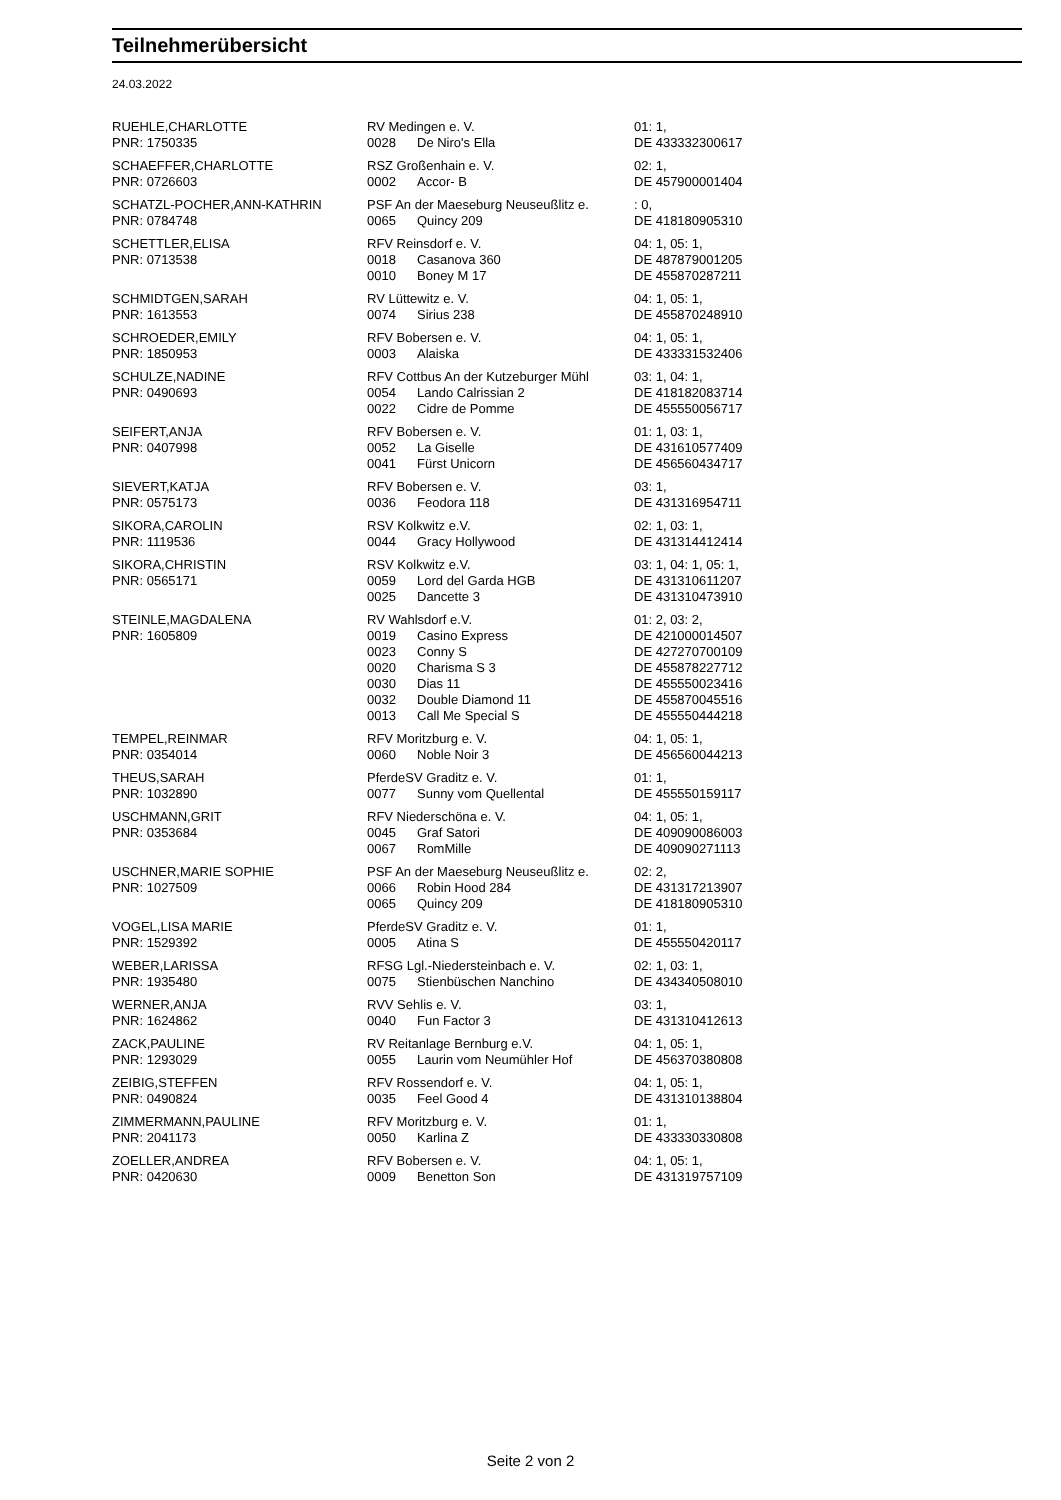Teilnehmerübersicht
24.03.2022
| RUEHLE,CHARLOTTE | RV Medingen e. V. | | 01: 1, |
| PNR: 1750335 | 0028 | De Niro's Ella | DE 433332300617 |
| SCHAEFFER,CHARLOTTE | RSZ Großenhain e. V. | | 02: 1, |
| PNR: 0726603 | 0002 | Accor- B | DE 457900001404 |
| SCHATZL-POCHER,ANN-KATHRIN | PSF An der Maeseburg Neuseußlitz e. | | : 0, |
| PNR: 0784748 | 0065 | Quincy 209 | DE 418180905310 |
| SCHETTLER,ELISA | RFV Reinsdorf e. V. | | 04: 1, 05: 1, |
| PNR: 0713538 | 0018 | Casanova 360 | DE 487879001205 |
| | 0010 | Boney M 17 | DE 455870287211 |
| SCHMIDTGEN,SARAH | RV Lüttewitz e. V. | | 04: 1, 05: 1, |
| PNR: 1613553 | 0074 | Sirius 238 | DE 455870248910 |
| SCHROEDER,EMILY | RFV Bobersen e. V. | | 04: 1, 05: 1, |
| PNR: 1850953 | 0003 | Alaiska | DE 433331532406 |
| SCHULZE,NADINE | RFV Cottbus An der Kutzeburger Mühl | | 03: 1, 04: 1, |
| PNR: 0490693 | 0054 | Lando Calrissian 2 | DE 418182083714 |
| | 0022 | Cidre de Pomme | DE 455550056717 |
| SEIFERT,ANJA | RFV Bobersen e. V. | | 01: 1, 03: 1, |
| PNR: 0407998 | 0052 | La Giselle | DE 431610577409 |
| | 0041 | Fürst Unicorn | DE 456560434717 |
| SIEVERT,KATJA | RFV Bobersen e. V. | | 03: 1, |
| PNR: 0575173 | 0036 | Feodora 118 | DE 431316954711 |
| SIKORA,CAROLIN | RSV Kolkwitz e.V. | | 02: 1, 03: 1, |
| PNR: 1119536 | 0044 | Gracy Hollywood | DE 431314412414 |
| SIKORA,CHRISTIN | RSV Kolkwitz e.V. | | 03: 1, 04: 1, 05: 1, |
| PNR: 0565171 | 0059 | Lord del Garda HGB | DE 431310611207 |
| | 0025 | Dancette 3 | DE 431310473910 |
| STEINLE,MAGDALENA | RV Wahlsdorf e.V. | | 01: 2, 03: 2, |
| PNR: 1605809 | 0019 | Casino Express | DE 421000014507 |
| | 0023 | Conny S | DE 427270700109 |
| | 0020 | Charisma S 3 | DE 455878227712 |
| | 0030 | Dias 11 | DE 455550023416 |
| | 0032 | Double Diamond 11 | DE 455870045516 |
| | 0013 | Call Me Special S | DE 455550444218 |
| TEMPEL,REINMAR | RFV Moritzburg e. V. | | 04: 1, 05: 1, |
| PNR: 0354014 | 0060 | Noble Noir 3 | DE 456560044213 |
| THEUS,SARAH | PferdeSV Graditz e. V. | | 01: 1, |
| PNR: 1032890 | 0077 | Sunny vom Quellental | DE 455550159117 |
| USCHMANN,GRIT | RFV Niederschöna e. V. | | 04: 1, 05: 1, |
| PNR: 0353684 | 0045 | Graf Satori | DE 409090086003 |
| | 0067 | RomMille | DE 409090271113 |
| USCHNER,MARIE SOPHIE | PSF An der Maeseburg Neuseußlitz e. | | 02: 2, |
| PNR: 1027509 | 0066 | Robin Hood 284 | DE 431317213907 |
| | 0065 | Quincy 209 | DE 418180905310 |
| VOGEL,LISA MARIE | PferdeSV Graditz e. V. | | 01: 1, |
| PNR: 1529392 | 0005 | Atina S | DE 455550420117 |
| WEBER,LARISSA | RFSG Lgl.-Niedersteinbach e. V. | | 02: 1, 03: 1, |
| PNR: 1935480 | 0075 | Stienbüschen Nanchino | DE 434340508010 |
| WERNER,ANJA | RVV Sehlis e. V. | | 03: 1, |
| PNR: 1624862 | 0040 | Fun Factor 3 | DE 431310412613 |
| ZACK,PAULINE | RV Reitanlage Bernburg e.V. | | 04: 1, 05: 1, |
| PNR: 1293029 | 0055 | Laurin vom Neumühler Hof | DE 456370380808 |
| ZEIBIG,STEFFEN | RFV Rossendorf e. V. | | 04: 1, 05: 1, |
| PNR: 0490824 | 0035 | Feel Good 4 | DE 431310138804 |
| ZIMMERMANN,PAULINE | RFV Moritzburg e. V. | | 01: 1, |
| PNR: 2041173 | 0050 | Karlina Z | DE 433330330808 |
| ZOELLER,ANDREA | RFV Bobersen e. V. | | 04: 1, 05: 1, |
| PNR: 0420630 | 0009 | Benetton Son | DE 431319757109 |
Seite 2 von 2